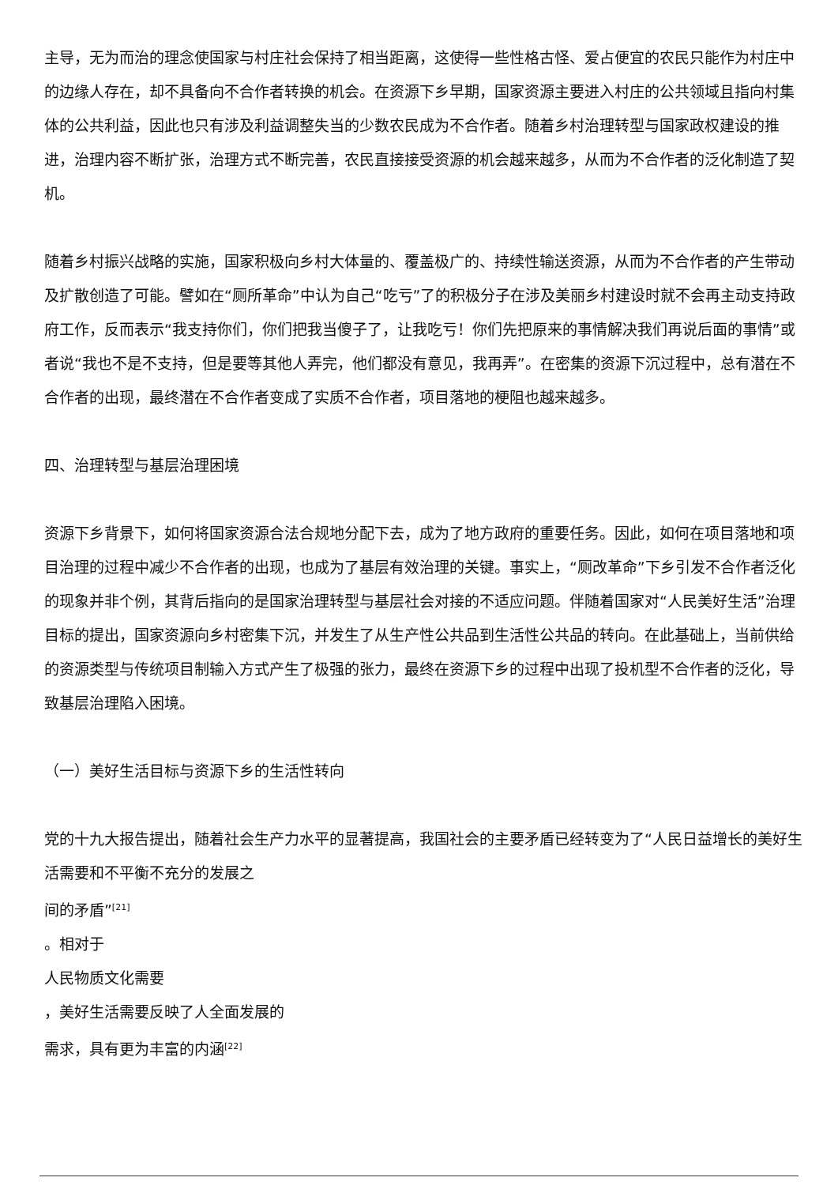主导，无为而治的理念使国家与村庄社会保持了相当距离，这使得一些性格古怪、爱占便宜的农民只能作为村庄中的边缘人存在，却不具备向不合作者转换的机会。在资源下乡早期，国家资源主要进入村庄的公共领域且指向村集体的公共利益，因此也只有涉及利益调整失当的少数农民成为不合作者。随着乡村治理转型与国家政权建设的推进，治理内容不断扩张，治理方式不断完善，农民直接接受资源的机会越来越多，从而为不合作者的泛化制造了契机。
随着乡村振兴战略的实施，国家积极向乡村大体量的、覆盖极广的、持续性输送资源，从而为不合作者的产生带动及扩散创造了可能。譬如在“厕所革命”中认为自己“吃亏”了的积极分子在涉及美丽乡村建设时就不会再主动支持政府工作，反而表示“我支持你们，你们把我当傻子了，让我吃亏！你们先把原来的事情解决我们再说后面的事情”或者说“我也不是不支持，但是要等其他人弄完，他们都没有意见，我再弄”。在密集的资源下沉过程中，总有潜在不合作者的出现，最终潜在不合作者变成了实质不合作者，项目落地的梗阻也越来越多。
四、治理转型与基层治理困境
资源下乡背景下，如何将国家资源合法合规地分配下去，成为了地方政府的重要任务。因此，如何在项目落地和项目治理的过程中减少不合作者的出现，也成为了基层有效治理的关键。事实上，“厕改革命”下乡引发不合作者泛化的现象并非个例，其背后指向的是国家治理转型与基层社会对接的不适应问题。伴随着国家对“人民美好生活”治理目标的提出，国家资源向乡村密集下沉，并发生了从生产性公共品到生活性公共品的转向。在此基础上，当前供给的资源类型与传统项目制输入方式产生了极强的张力，最终在资源下乡的过程中出现了投机型不合作者的泛化，导致基层治理陷入困境。
（一）美好生活目标与资源下乡的生活性转向
党的十九大报告提出，随着社会生产力水平的显著提高，我国社会的主要矛盾已经转变为了“人民日益增长的美好生活需要和不平衡不充分的发展之
间的矛盾”<sup>[21]</sup>
。相对于
人民物质文化需要
，美好生活需要反映了人全面发展的
需求，具有更为丰富的内涵<sup>[22]</sup>